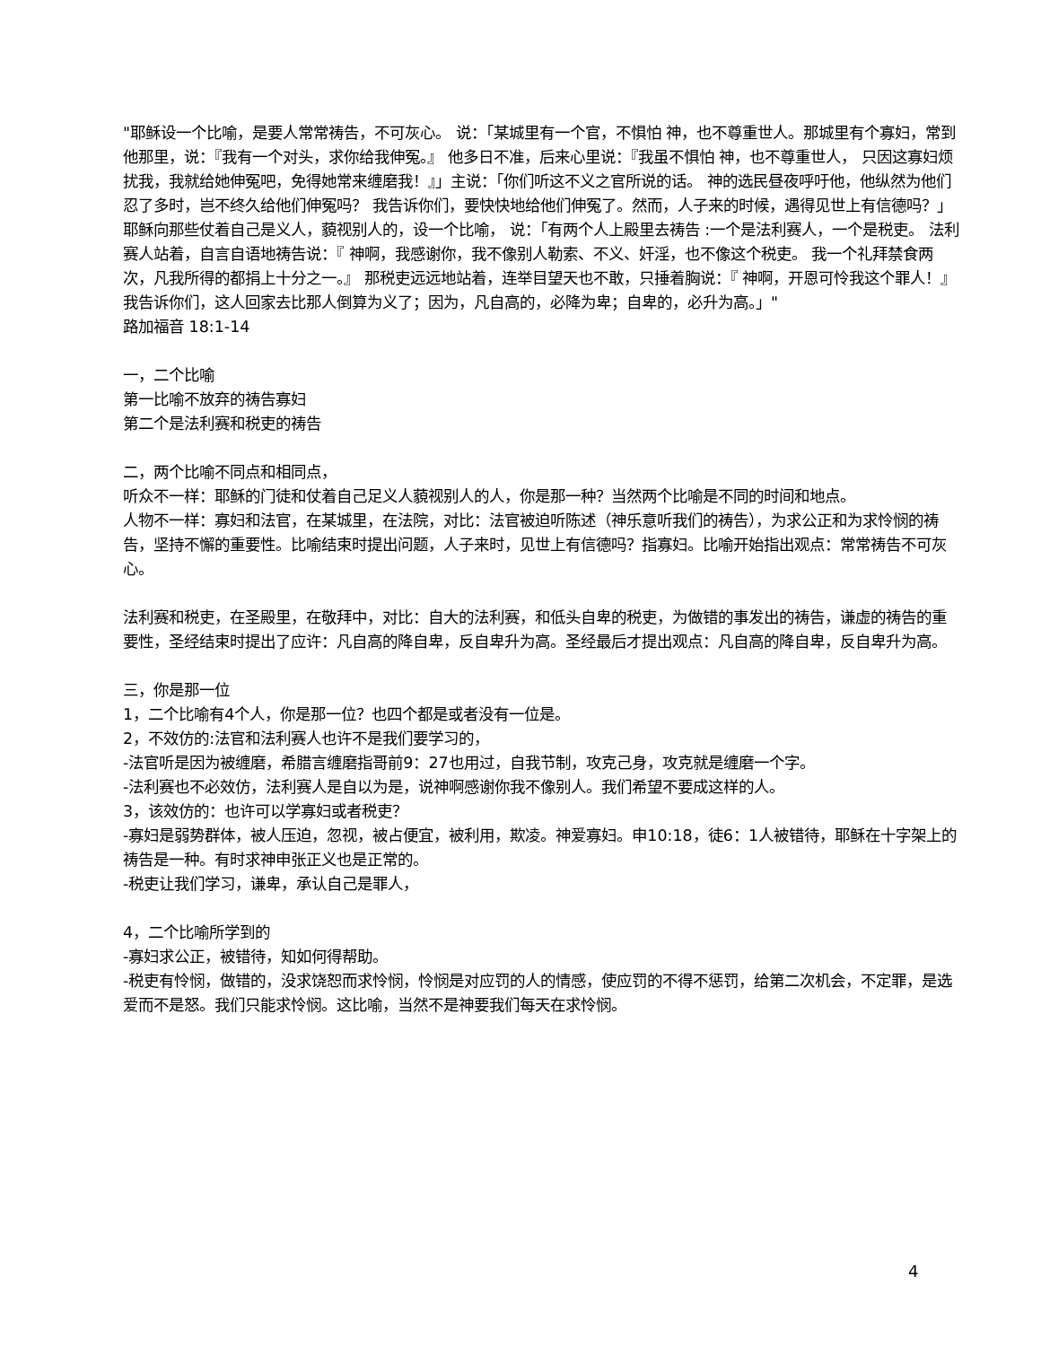"耶稣设一个比喻，是要人常常祷告，不可灰心。 说：「某城里有一个官，不惧怕 神，也不尊重世人。那城里有个寡妇，常到他那里，说：『我有一个对头，求你给我伸冤。』 他多日不准，后来心里说：『我虽不惧怕 神，也不尊重世人， 只因这寡妇烦扰我，我就给她伸冤吧，免得她常来缠磨我！』」主说：「你们听这不义之官所说的话。 神的选民昼夜呼吁他，他纵然为他们忍了多时，岂不终久给他们伸冤吗？ 我告诉你们，要快快地给他们伸冤了。然而，人子来的时候，遇得见世上有信德吗？」 耶稣向那些仗着自己是义人，藐视别人的，设一个比喻， 说：「有两个人上殿里去祷告 :一个是法利赛人，一个是税吏。 法利赛人站着，自言自语地祷告说：『 神啊，我感谢你，我不像别人勒索、不义、奸淫，也不像这个税吏。 我一个礼拜禁食两次，凡我所得的都捐上十分之一。』 那税吏远远地站着，连举目望天也不敢，只捶着胸说：『 神啊，开恩可怜我这个罪人！』 我告诉你们，这人回家去比那人倒算为义了；因为，凡自高的，必降为卑；自卑的，必升为高。」"
路加福音 18:1-14
一，二个比喻
第一比喻不放弃的祷告寡妇
第二个是法利赛和税吏的祷告
二，两个比喻不同点和相同点，
听众不一样：耶稣的门徒和仗着自己足义人藐视别人的人，你是那一种？当然两个比喻是不同的时间和地点。
人物不一样：寡妇和法官，在某城里，在法院，对比：法官被迫听陈述（神乐意听我们的祷告），为求公正和为求怜悯的祷告，坚持不懈的重要性。比喻结束时提出问题，人子来时，见世上有信德吗？指寡妇。比喻开始指出观点：常常祷告不可灰心。
法利赛和税吏，在圣殿里，在敬拜中，对比：自大的法利赛，和低头自卑的税吏，为做错的事发出的祷告，谦虚的祷告的重要性，圣经结束时提出了应许：凡自高的降自卑，反自卑升为高。圣经最后才提出观点：凡自高的降自卑，反自卑升为高。
三，你是那一位
1，二个比喻有4个人，你是那一位？也四个都是或者没有一位是。
2，不效仿的:法官和法利赛人也许不是我们要学习的，
-法官听是因为被缠磨，希腊言缠磨指哥前9：27也用过，自我节制，攻克己身，攻克就是缠磨一个字。
-法利赛也不必效仿，法利赛人是自以为是，说神啊感谢你我不像别人。我们希望不要成这样的人。
3，该效仿的：也许可以学寡妇或者税吏？
-寡妇是弱势群体，被人压迫，忽视，被占便宜，被利用，欺凌。神爱寡妇。申10:18，徒6：1人被错待，耶稣在十字架上的祷告是一种。有时求神申张正义也是正常的。
-税吏让我们学习，谦卑，承认自己是罪人，
4，二个比喻所学到的
-寡妇求公正，被错待，知如何得帮助。
-税吏有怜悯，做错的，没求饶恕而求怜悯，怜悯是对应罚的人的情感，使应罚的不得不惩罚，给第二次机会，不定罪，是选爱而不是怒。我们只能求怜悯。这比喻，当然不是神要我们每天在求怜悯。
4